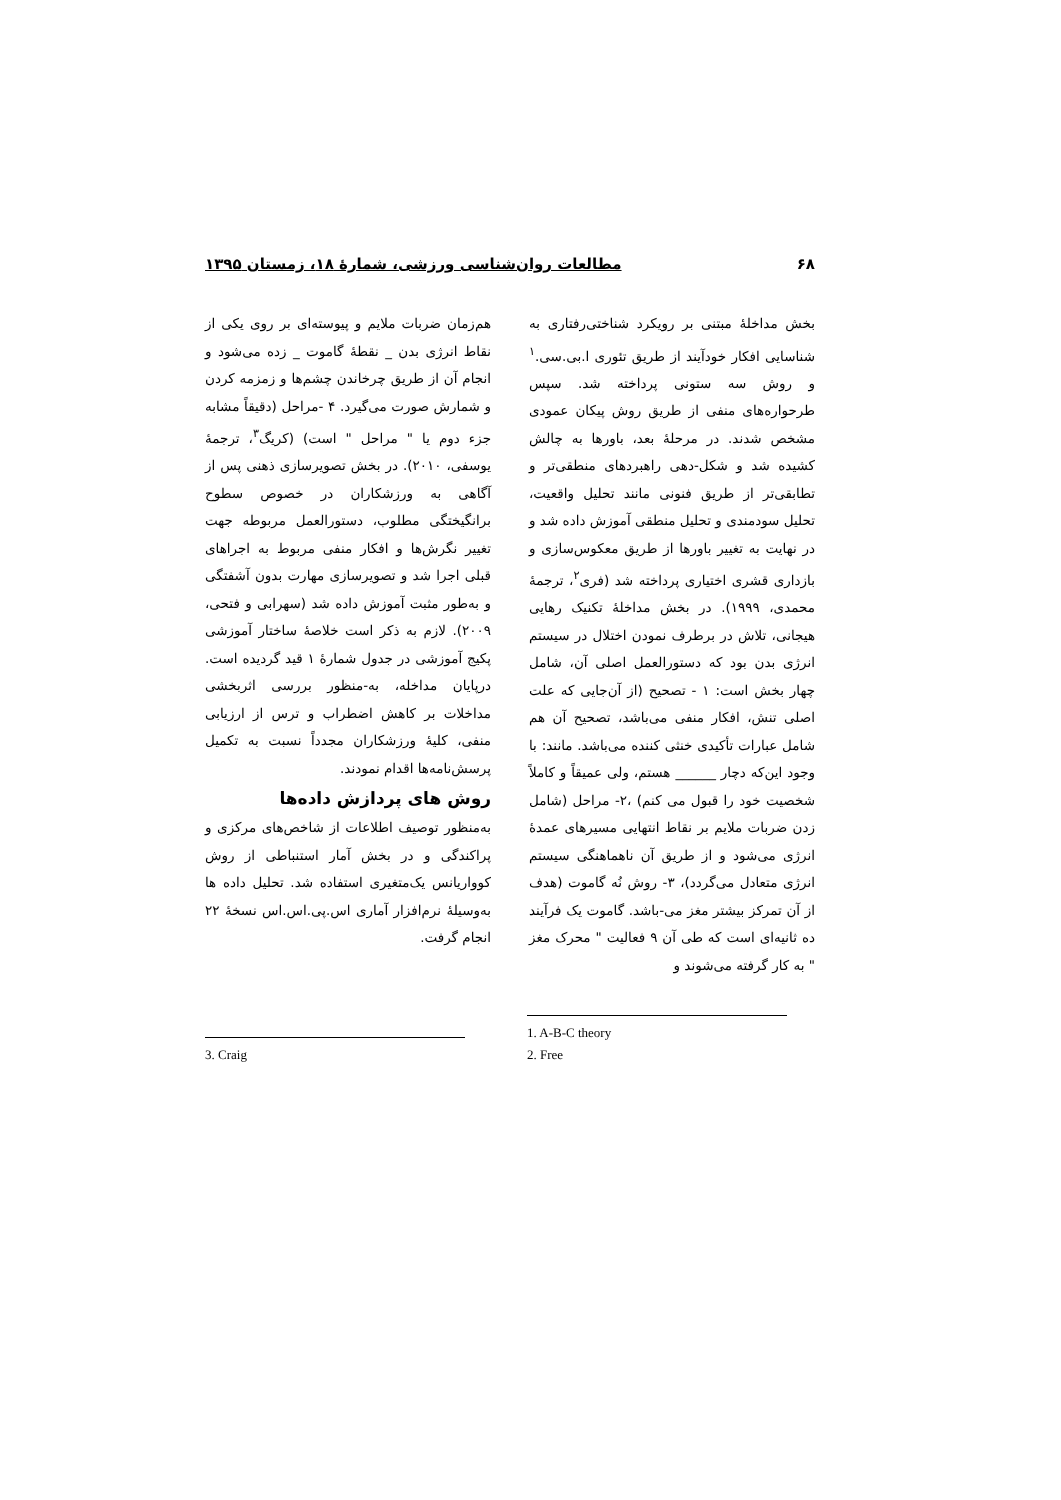۶۸ مطالعات روان‌شناسی ورزشی، شمارهٔ ۱۸، زمستان ۱۳۹۵
بخش مداخلهٔ مبتنی بر رویکرد شناختی‌رفتاری به شناسایی افکار خودآیند از طریق تئوری ا.بی.سی.<sup>۱</sup> و روش سه ستونی پرداخته شد. سپس طرحواره‌های منفی از طریق روش پیکان عمودی مشخص شدند. در مرحلهٔ بعد، باورها به چالش کشیده شد و شکل-دهی راهبردهای منطقی‌تر و تطابقی‌تر از طریق فنونی مانند تحلیل واقعیت، تحلیل سودمندی و تحلیل منطقی آموزش داده شد و در نهایت به تغییر باورها از طریق معکوس‌سازی و بازداری قشری اختیاری پرداخته شد (فری<sup>۲</sup>، ترجمهٔ محمدی، ۱۹۹۹). در بخش مداخلهٔ تکنیک رهایی هیجانی، تلاش در برطرف نمودن اختلال در سیستم انرژی بدن بود که دستورالعمل اصلی آن، شامل چهار بخش است: ۱ - تصحیح (از آن‌جایی که علت اصلی تنش، افکار منفی می‌باشد، تصحیح آن هم شامل عبارات تأکیدی خنثی کننده می‌باشد. مانند: با وجود این‌که دچار ______ هستم، ولی عمیقاً و کاملاً شخصیت خود را قبول می کنم) ،۲- مراحل (شامل زدن ضربات ملایم بر نقاط انتهایی مسیرهای عمدهٔ انرژی می‌شود و از طریق آن ناهماهنگی سیستم انرژی متعادل می‌گردد)، ۳- روش نُه گاموت (هدف از آن تمرکز بیشتر مغز می-باشد. گاموت یک فرآیند ده ثانیه‌ای است که طی آن ۹ فعالیت " محرک مغز " به کار گرفته می‌شوند و
هم‌زمان ضربات ملایم و پیوسته‌ای بر روی یکی از نقاط انرژی بدن _ نقطهٔ گاموت _ زده می‌شود و انجام آن از طریق چرخاندن چشم‌ها و زمزمه کردن و شمارش صورت می‌گیرد. ۴ -مراحل (دقیقاً مشابه جزء دوم یا " مراحل " است) (کریگ<sup>۳</sup>، ترجمهٔ یوسفی، ۲۰۱۰). در بخش تصویرسازی ذهنی پس از آگاهی به ورزشکاران در خصوص سطوح برانگیختگی مطلوب، دستورالعمل مربوطه جهت تغییر نگرش‌ها و افکار منفی مربوط به اجراهای قبلی اجرا شد و تصویرسازی مهارت بدون آشفتگی و به‌طور مثبت آموزش داده شد (سهرابی و فتحی، ۲۰۰۹). لازم به ذکر است خلاصهٔ ساختار آموزشی پکیج آموزشی در جدول شمارهٔ ۱ قید گردیده است. درپایان مداخله، به-منظور بررسی اثربخشی مداخلات بر کاهش اضطراب و ترس از ارزیابی منفی، کلیهٔ ورزشکاران مجدداً نسبت به تکمیل پرسش‌نامه‌ها اقدام نمودند.
روش های پردازش داده‌ها
به‌منظور توصیف اطلاعات از شاخص‌های مرکزی و پراکندگی و در بخش آمار استنباطی از روش کوواریانس یک‌متغیری استفاده شد. تحلیل داده ها به‌وسیلهٔ نرم‌افزار آماری اس.پی.اس.اس نسخهٔ ۲۲ انجام گرفت.
1. A-B-C theory
2. Free
3. Craig